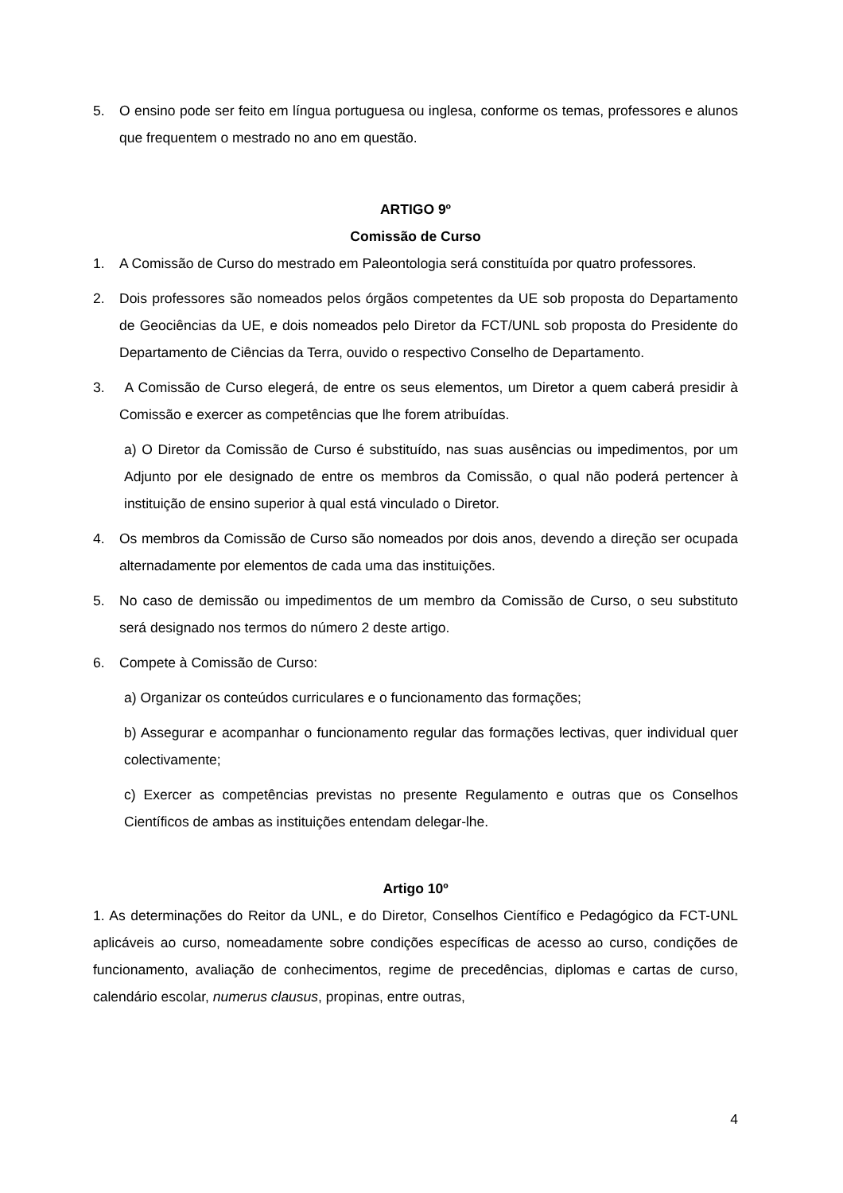5. O ensino pode ser feito em língua portuguesa ou inglesa, conforme os temas, professores e alunos que frequentem o mestrado no ano em questão.
ARTIGO 9º
Comissão de Curso
1. A Comissão de Curso do mestrado em Paleontologia será constituída por quatro professores.
2. Dois professores são nomeados pelos órgãos competentes da UE sob proposta do Departamento de Geociências da UE, e dois nomeados pelo Diretor da FCT/UNL sob proposta do Presidente do Departamento de Ciências da Terra, ouvido o respectivo Conselho de Departamento.
3. A Comissão de Curso elegerá, de entre os seus elementos, um Diretor a quem caberá presidir à Comissão e exercer as competências que lhe forem atribuídas.
a) O Diretor da Comissão de Curso é substituído, nas suas ausências ou impedimentos, por um Adjunto por ele designado de entre os membros da Comissão, o qual não poderá pertencer à instituição de ensino superior à qual está vinculado o Diretor.
4. Os membros da Comissão de Curso são nomeados por dois anos, devendo a direção ser ocupada alternadamente por elementos de cada uma das instituições.
5. No caso de demissão ou impedimentos de um membro da Comissão de Curso, o seu substituto será designado nos termos do número 2 deste artigo.
6. Compete à Comissão de Curso:
a) Organizar os conteúdos curriculares e o funcionamento das formações;
b) Assegurar e acompanhar o funcionamento regular das formações lectivas, quer individual quer colectivamente;
c) Exercer as competências previstas no presente Regulamento e outras que os Conselhos Científicos de ambas as instituições entendam delegar-lhe.
Artigo 10º
1. As determinações do Reitor da UNL, e do Diretor, Conselhos Científico e Pedagógico da FCT-UNL aplicáveis ao curso, nomeadamente sobre condições específicas de acesso ao curso, condições de funcionamento, avaliação de conhecimentos, regime de precedências, diplomas e cartas de curso, calendário escolar, numerus clausus, propinas, entre outras,
4